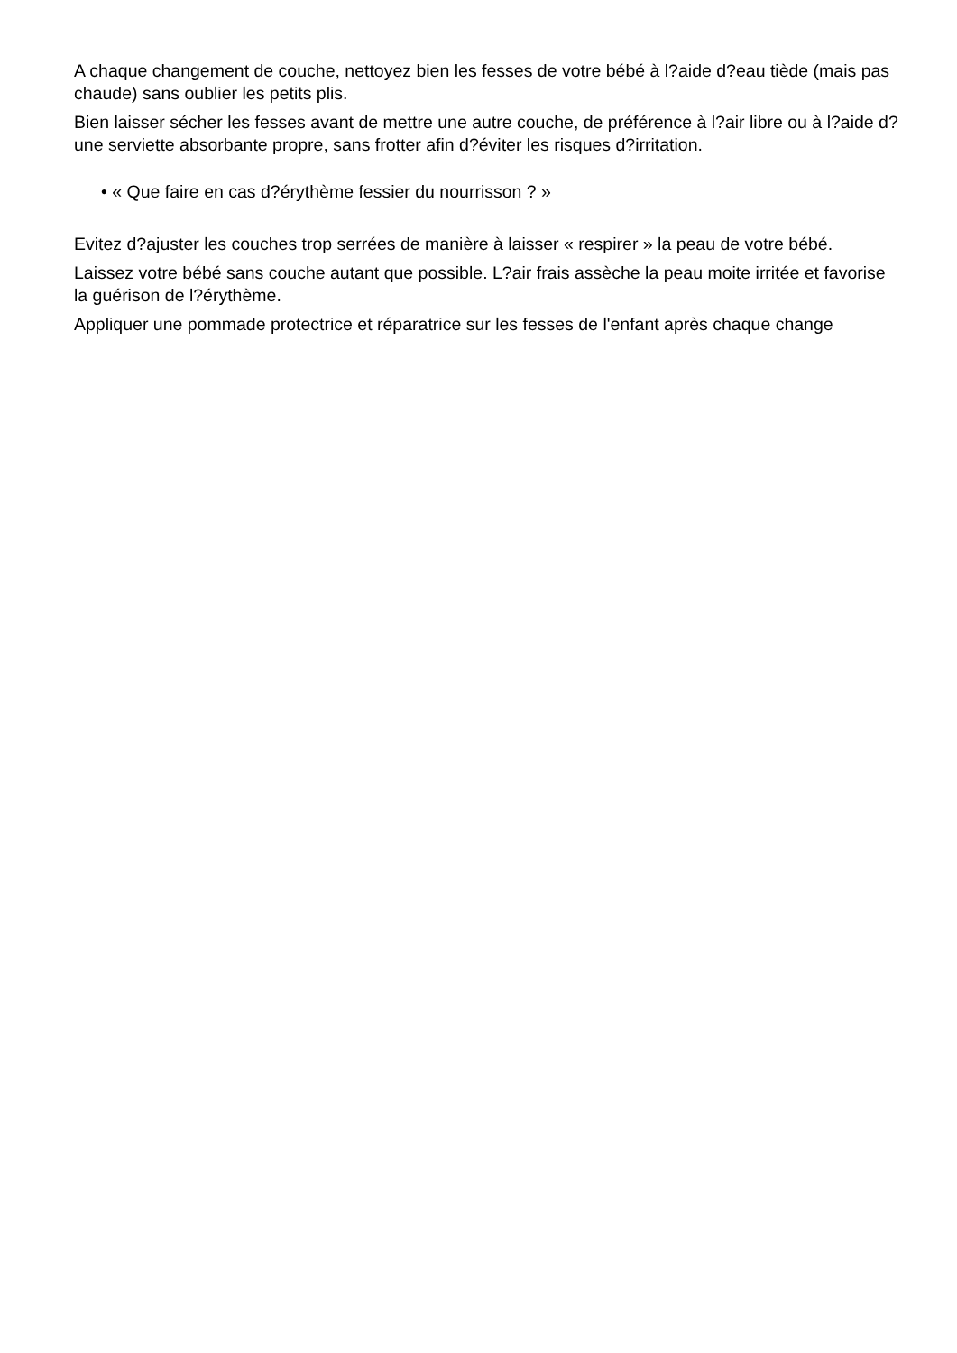A chaque changement de couche, nettoyez bien les fesses de votre bébé à l?aide d?eau tiède (mais pas chaude) sans oublier les petits plis.
Bien laisser sécher les fesses avant de mettre une autre couche, de préférence à l?air libre ou à l?aide d?une serviette absorbante propre, sans frotter afin d?éviter les risques d?irritation.
• « Que faire en cas d?érythème fessier du nourrisson ? »
Evitez d?ajuster les couches trop serrées de manière à laisser « respirer » la peau de votre bébé.
Laissez votre bébé sans couche autant que possible. L?air frais assèche la peau moite irritée et favorise la guérison de l?érythème.
Appliquer une pommade protectrice et réparatrice sur les fesses de l'enfant après chaque change